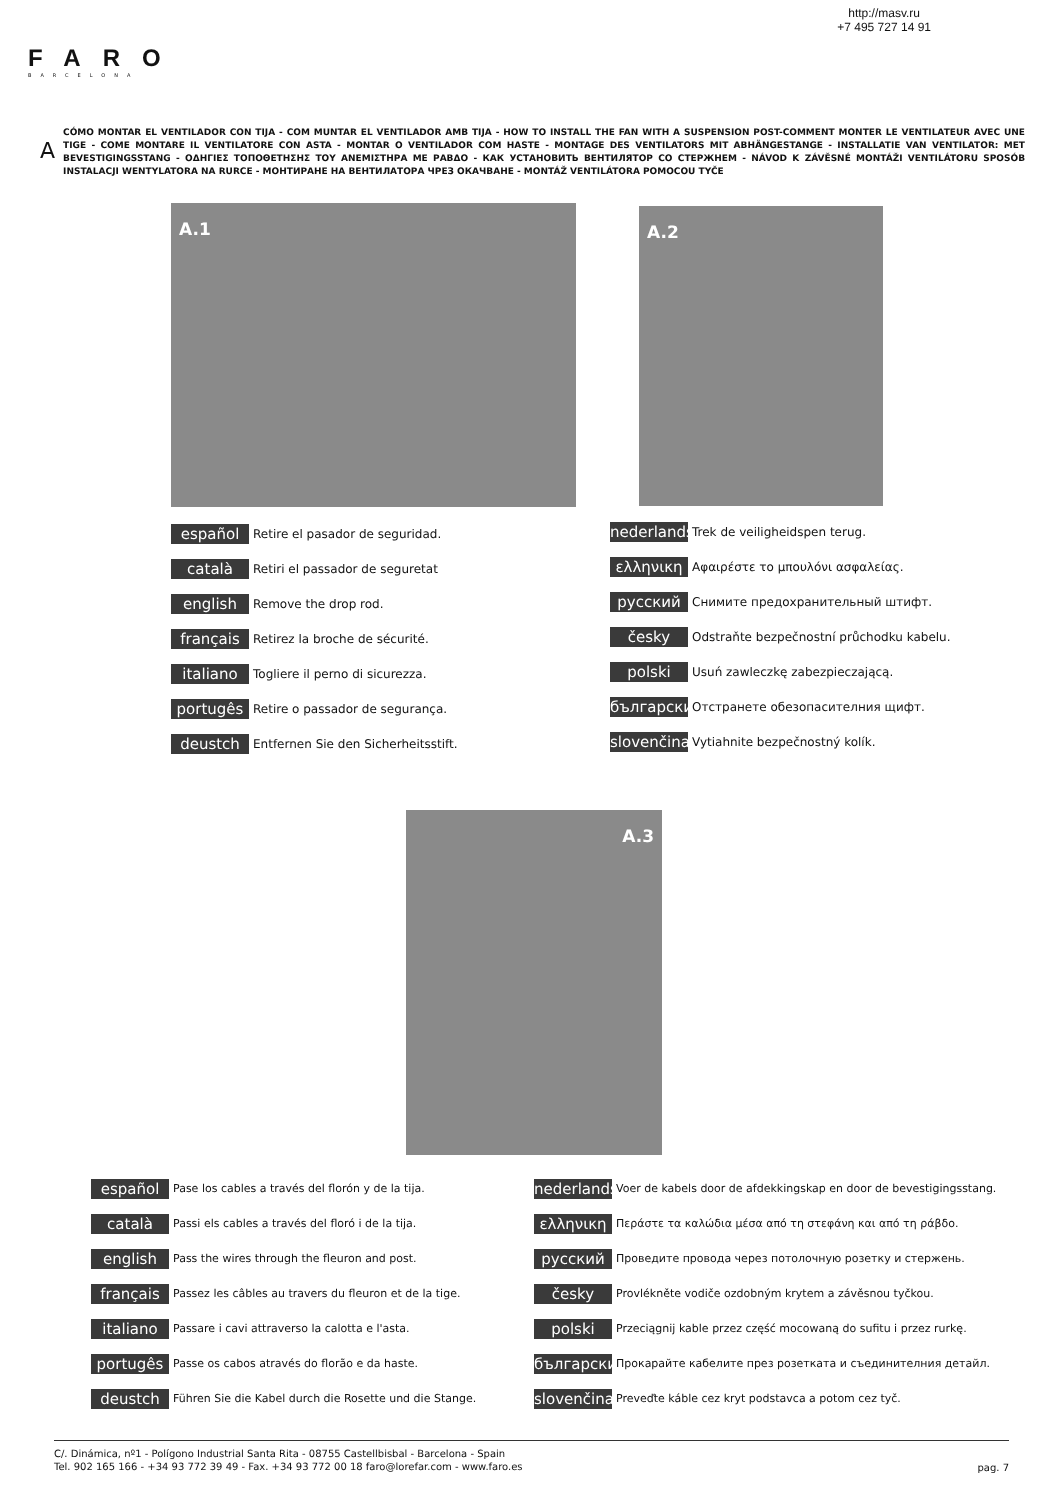http://masv.ru
+7 495 727 14 91
FARO
BARCELONA
A
CÓMO MONTAR EL VENTILADOR CON TIJA - COM MUNTAR EL VENTILADOR AMB TIJA - HOW TO INSTALL THE FAN WITH A SUSPENSION POST-COMMENT MONTER LE VENTILATEUR AVEC UNE TIGE - COME MONTARE IL VENTILATORE CON ASTA - MONTAR O VENTILADOR COM HASTE - MONTAGE DES VENTILATORS MIT ABHÄNGESTANGE - INSTALLATIE VAN VENTILATOR: MET BEVESTIGINGSSTANG - ΟΔΗΓΙΕΣ ΤΟΠΟΘΕΤΗΣΗΣ ΤΟΥ ΑΝΕΜΙΣΤΗΡΑ ΜΕ ΡΑΒΔΟ - КАК УСТАНОВИТЬ ВЕНТИЛЯТОР СО СТЕРЖНЕМ - NÁVOD K ZÁVĚSNÉ MONTÁŽI VENTILÁTORU SPOSÓB INSTALACJI WENTYLATORA NA RURCE - МОНТИРАНЕ НА ВЕНТИЛАТОРА ЧРЕЗ ОКАЧВАНЕ - MONTÁŽ VENTILÁTORA POMOCOU TYČE
A.1 A.2
A.3
español Retire el pasador de seguridad.
català Retiri el passador de seguretat
english Remove the drop rod.
français Retirez la broche de sécurité.
italiano Togliere il perno di sicurezza.
portugês Retire o passador de segurança.
deustch Entfernen Sie den Sicherheitsstift.
nederlands Trek de veiligheidspen terug.
ελληνικη Αφαιρέστε το μπουλόνι ασφαλείας.
русский Снимите предохранительный штифт.
česky Odstraňte bezpečnostní průchodku kabelu.
polski Usuń zawleczkę zabezpieczającą.
български Отстранете обезопасителния щифт.
slovenčina Vytiahnite bezpečnostný kolík.
español Pase los cables a través del florón y de la tija.
català Passi els cables a través del floró i de la tija.
english Pass the wires through the fleuron and post.
français Passez les câbles au travers du fleuron et de la tige.
italiano Passare i cavi attraverso la calotta e l'asta.
portugês Passe os cabos através do florão e da haste.
deustch Führen Sie die Kabel durch die Rosette und die Stange.
nederlands Voer de kabels door de afdekkingskap en door de bevestigingsstang.
ελληνικη Περάστε τα καλώδια μέσα από τη στεφάνη και από τη ράβδο.
русский Проведите провода через потолочную розетку и стержень.
česky Provlékněte vodiče ozdobným krytem a závěsnou tyčkou.
polski Przeciągnij kable przez część mocowaną do sufitu i przez rurkę.
български Прокарайте кабелите през розетката и съединителния детайл.
slovenčina Preveďte káble cez kryt podstavca a potom cez tyč.
C/. Dinámica, nº1 - Polígono Industrial Santa Rita - 08755 Castellbisbal - Barcelona - Spain
Tel. 902 165 166 - +34 93 772 39 49 - Fax. +34 93 772 00 18 faro@lorefar.com - www.faro.es
pag. 7